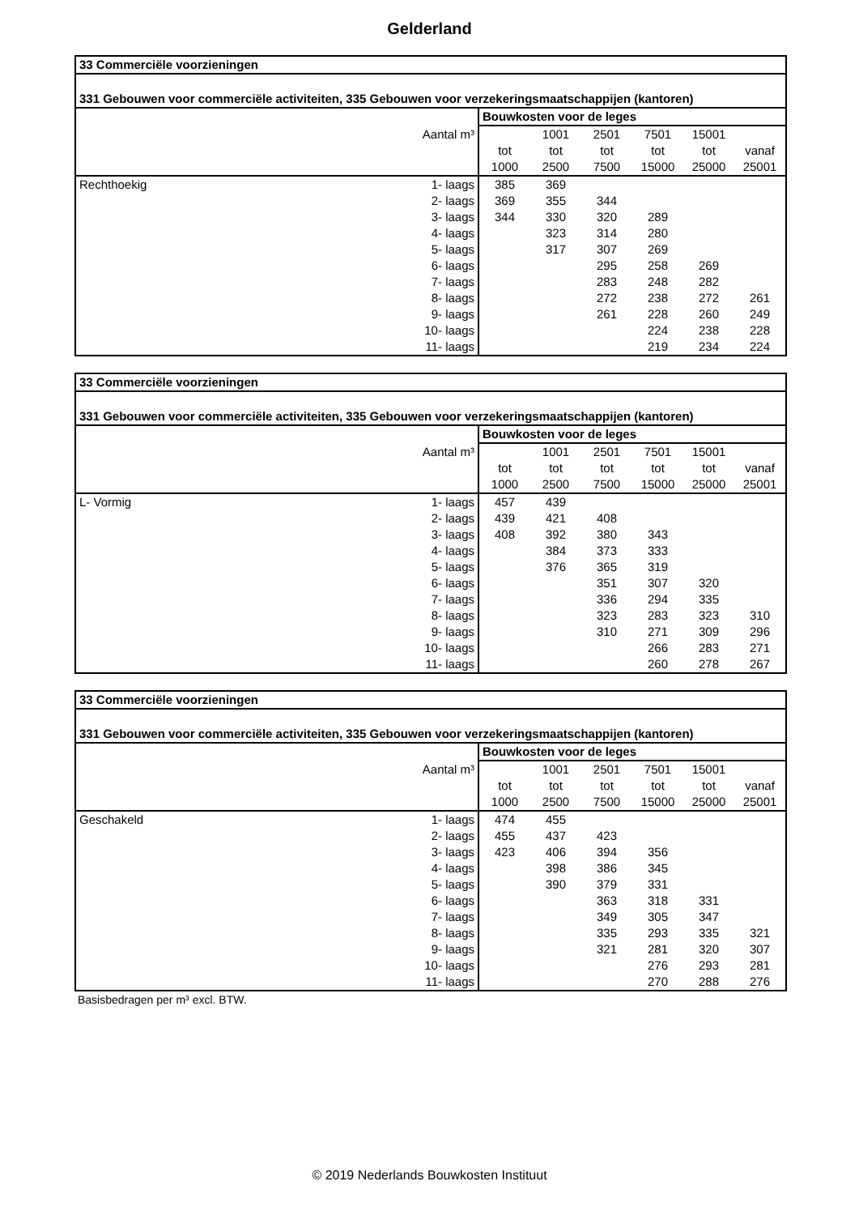Gelderland
| 33 Commerciële voorzieningen | | | | | | | |
| --- | --- | --- | --- | --- | --- | --- | --- |
| 331 Gebouwen voor commerciële activiteiten, 335 Gebouwen voor verzekeringsmaatschappijen (kantoren) | | | | | | | |
| | | Bouwkosten voor de leges | | | | | |
| | Aantal m³ | | 1001 | 2501 | 7501 | 15001 | |
| | | tot | tot | tot | tot | tot | vanaf |
| | | 1000 | 2500 | 7500 | 15000 | 25000 | 25001 |
| Rechthoekig | 1- laags | 385 | 369 | | | | |
| | 2- laags | 369 | 355 | 344 | | | |
| | 3- laags | 344 | 330 | 320 | 289 | | |
| | 4- laags | | 323 | 314 | 280 | | |
| | 5- laags | | 317 | 307 | 269 | | |
| | 6- laags | | | 295 | 258 | 269 | |
| | 7- laags | | | 283 | 248 | 282 | |
| | 8- laags | | | 272 | 238 | 272 | 261 |
| | 9- laags | | | 261 | 228 | 260 | 249 |
| | 10- laags | | | | 224 | 238 | 228 |
| | 11- laags | | | | 219 | 234 | 224 |
| 33 Commerciële voorzieningen | | | | | | | |
| --- | --- | --- | --- | --- | --- | --- | --- |
| 331 Gebouwen voor commerciële activiteiten, 335 Gebouwen voor verzekeringsmaatschappijen (kantoren) | | | | | | | |
| | | Bouwkosten voor de leges | | | | | |
| | Aantal m³ | | 1001 | 2501 | 7501 | 15001 | |
| | | tot | tot | tot | tot | tot | vanaf |
| | | 1000 | 2500 | 7500 | 15000 | 25000 | 25001 |
| L- Vormig | 1- laags | 457 | 439 | | | | |
| | 2- laags | 439 | 421 | 408 | | | |
| | 3- laags | 408 | 392 | 380 | 343 | | |
| | 4- laags | | 384 | 373 | 333 | | |
| | 5- laags | | 376 | 365 | 319 | | |
| | 6- laags | | | 351 | 307 | 320 | |
| | 7- laags | | | 336 | 294 | 335 | |
| | 8- laags | | | 323 | 283 | 323 | 310 |
| | 9- laags | | | 310 | 271 | 309 | 296 |
| | 10- laags | | | | 266 | 283 | 271 |
| | 11- laags | | | | 260 | 278 | 267 |
| 33 Commerciële voorzieningen | | | | | | | |
| --- | --- | --- | --- | --- | --- | --- | --- |
| 331 Gebouwen voor commerciële activiteiten, 335 Gebouwen voor verzekeringsmaatschappijen (kantoren) | | | | | | | |
| | | Bouwkosten voor de leges | | | | | |
| | Aantal m³ | | 1001 | 2501 | 7501 | 15001 | |
| | | tot | tot | tot | tot | tot | vanaf |
| | | 1000 | 2500 | 7500 | 15000 | 25000 | 25001 |
| Geschakeld | 1- laags | 474 | 455 | | | | |
| | 2- laags | 455 | 437 | 423 | | | |
| | 3- laags | 423 | 406 | 394 | 356 | | |
| | 4- laags | | 398 | 386 | 345 | | |
| | 5- laags | | 390 | 379 | 331 | | |
| | 6- laags | | | 363 | 318 | 331 | |
| | 7- laags | | | 349 | 305 | 347 | |
| | 8- laags | | | 335 | 293 | 335 | 321 |
| | 9- laags | | | 321 | 281 | 320 | 307 |
| | 10- laags | | | | 276 | 293 | 281 |
| | 11- laags | | | | 270 | 288 | 276 |
Basisbedragen per m³ excl. BTW.
© 2019 Nederlands Bouwkosten Instituut